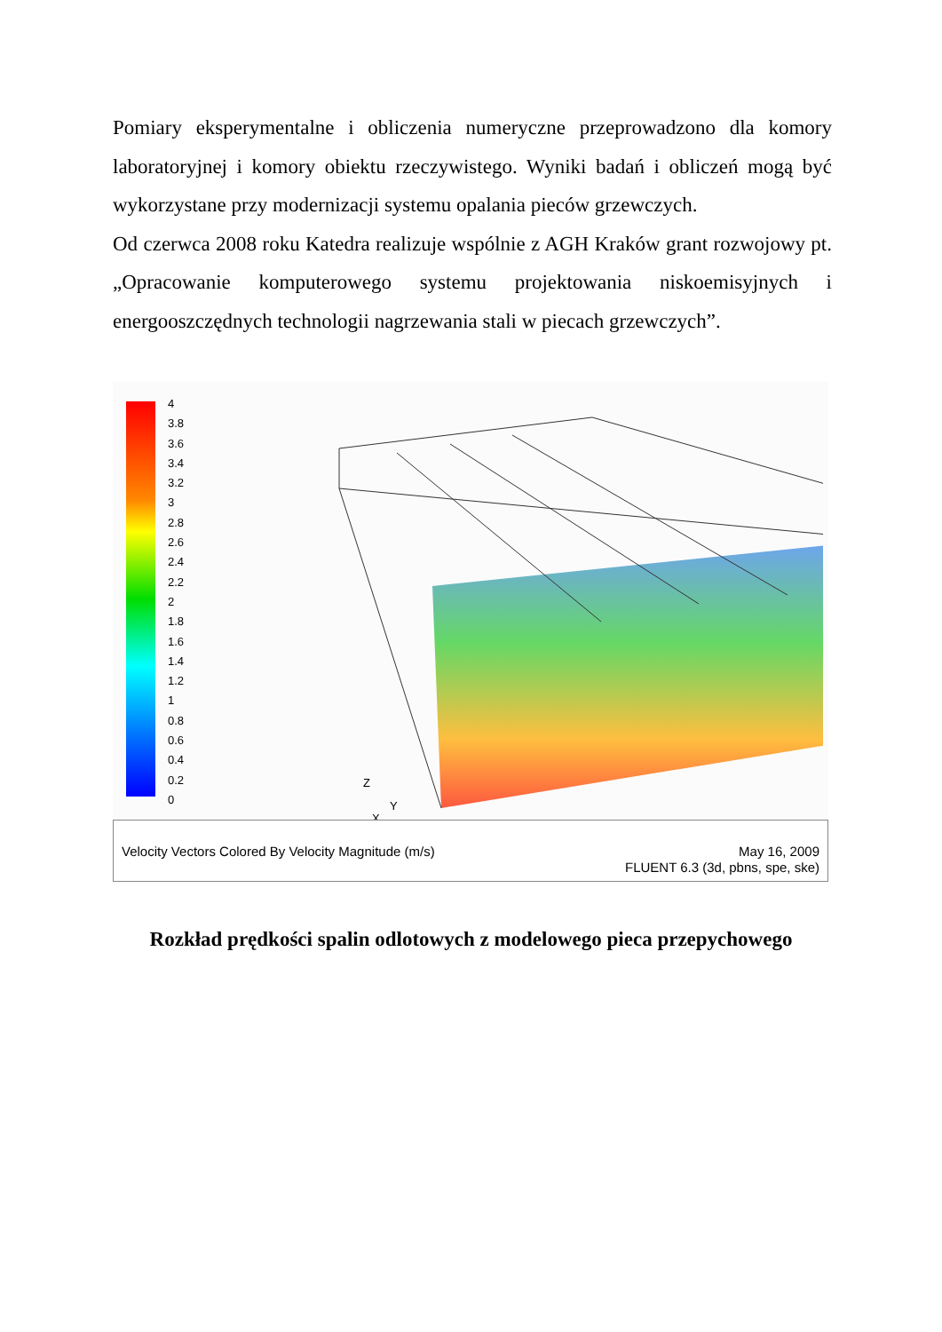Pomiary eksperymentalne i obliczenia numeryczne przeprowadzono dla komory laboratoryjnej i komory obiektu rzeczywistego. Wyniki badań i obliczeń mogą być wykorzystane przy modernizacji systemu opalania pieców grzewczych.
Od czerwca 2008 roku Katedra realizuje wspólnie z AGH Kraków grant rozwojowy pt. „Opracowanie komputerowego systemu projektowania niskoemisyjnych i energooszczędnych technologii nagrzewania stali w piecach grzewczych”.
4
3.8
3.6
3.4
3.2
3
2.8
2.6
2.4
2.2
2
1.8
1.6
1.4
1.2
1
0.8
0.6
0.4
0.2
0
Z
Y
X
Velocity Vectors Colored By Velocity Magnitude (m/s)
May 16, 2009
FLUENT 6.3 (3d, pbns, spe, ske)
Rozkład prędkości spalin odlotowych z modelowego pieca przepychowego